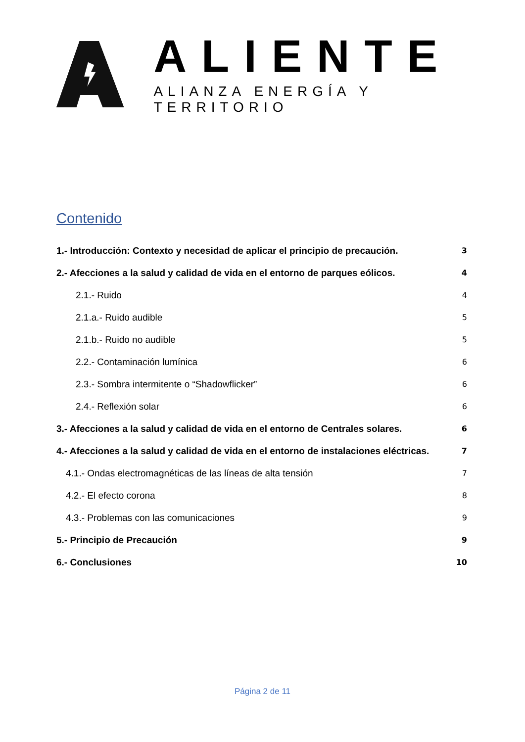ALIENTE
ALIANZA ENERGÍA Y TERRITORIO
Contenido
1.- Introducción: Contexto y necesidad de aplicar el principio de precaución. 3
2.- Afecciones a la salud y calidad de vida en el entorno de parques eólicos. 4
2.1.- Ruido 4
2.1.a.- Ruido audible 5
2.1.b.- Ruido no audible 5
2.2.- Contaminación lumínica 6
2.3.- Sombra intermitente o “Shadowflicker” 6
2.4.- Reflexión solar 6
3.- Afecciones a la salud y calidad de vida en el entorno de Centrales solares. 6
4.- Afecciones a la salud y calidad de vida en el entorno de instalaciones eléctricas. 7
4.1.- Ondas electromagnéticas de las líneas de alta tensión 7
4.2.- El efecto corona 8
4.3.- Problemas con las comunicaciones 9
5.- Principio de Precaución 9
6.- Conclusiones 10
Página 2 de 11